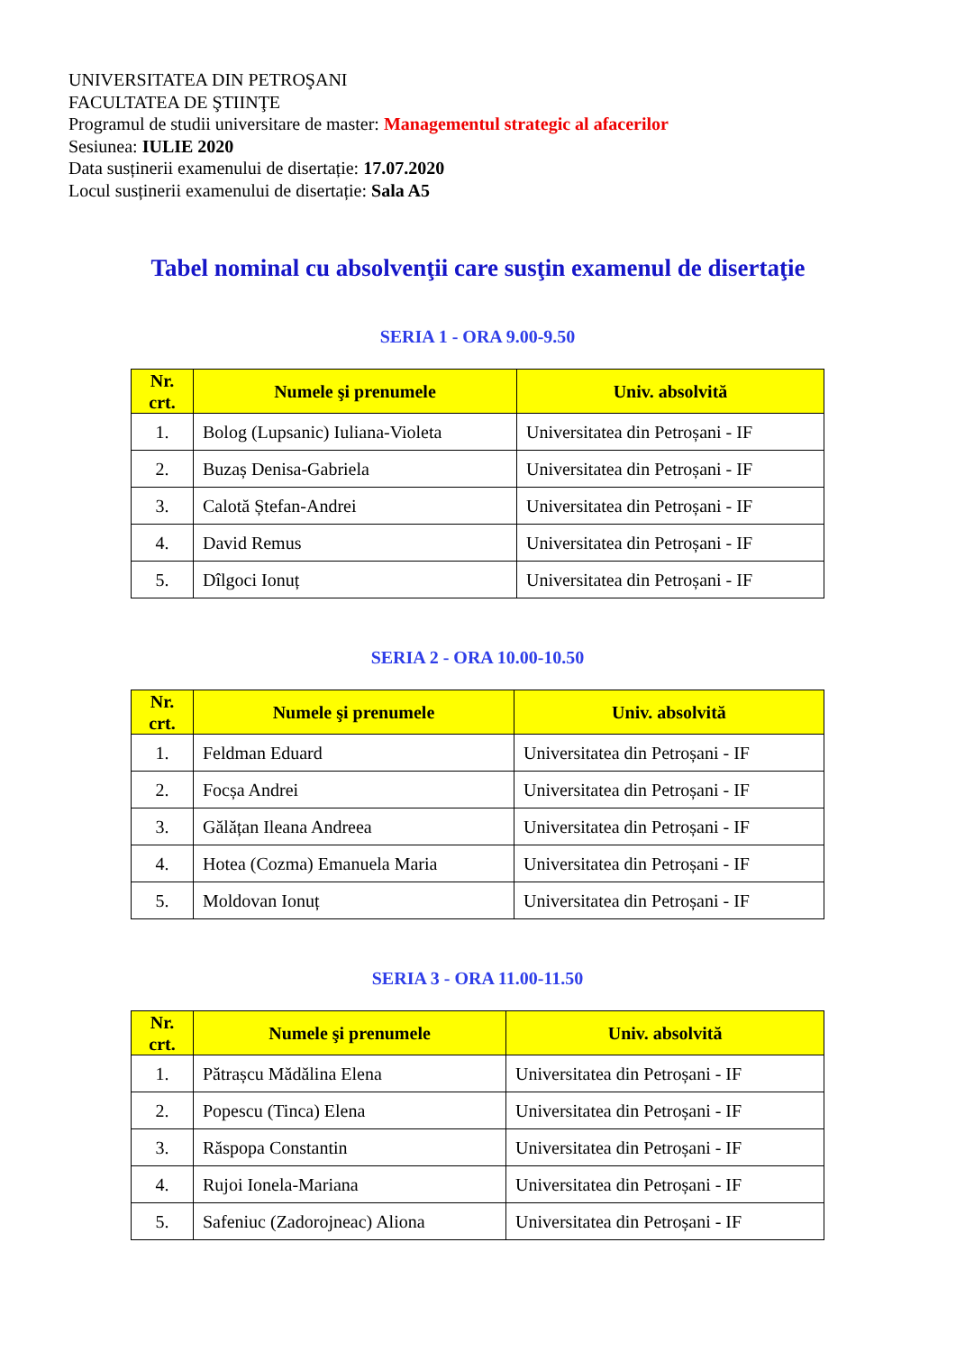UNIVERSITATEA DIN PETROŞANI
FACULTATEA DE ŞTIINŢE
Programul de studii universitare de master: Managementul strategic al afacerilor
Sesiunea: IULIE 2020
Data susținerii examenului de disertație: 17.07.2020
Locul susținerii examenului de disertație: Sala A5
Tabel nominal cu absolvenţii care susţin examenul de disertaţie
SERIA 1 - ORA 9.00-9.50
| Nr. crt. | Numele şi prenumele | Univ. absolvită |
| --- | --- | --- |
| 1. | Bolog (Lupsanic) Iuliana-Violeta | Universitatea din Petroșani - IF |
| 2. | Buzaș Denisa-Gabriela | Universitatea din Petroșani - IF |
| 3. | Calotă Ștefan-Andrei | Universitatea din Petroșani - IF |
| 4. | David Remus | Universitatea din Petroșani - IF |
| 5. | Dîlgoci Ionuț | Universitatea din Petroșani - IF |
SERIA 2 - ORA 10.00-10.50
| Nr. crt. | Numele şi prenumele | Univ. absolvită |
| --- | --- | --- |
| 1. | Feldman Eduard | Universitatea din Petroșani - IF |
| 2. | Focșa Andrei | Universitatea din Petroșani - IF |
| 3. | Gălățan Ileana Andreea | Universitatea din Petroșani - IF |
| 4. | Hotea (Cozma) Emanuela Maria | Universitatea din Petroșani - IF |
| 5. | Moldovan Ionuț | Universitatea din Petroșani - IF |
SERIA 3 - ORA 11.00-11.50
| Nr. crt. | Numele şi prenumele | Univ. absolvită |
| --- | --- | --- |
| 1. | Pătrașcu Mădălina Elena | Universitatea din Petroșani - IF |
| 2. | Popescu (Tinca) Elena | Universitatea din Petroșani - IF |
| 3. | Răspopa Constantin | Universitatea din Petroșani - IF |
| 4. | Rujoi Ionela-Mariana | Universitatea din Petroșani - IF |
| 5. | Safeniuc (Zadorojneac) Aliona | Universitatea din Petroșani - IF |